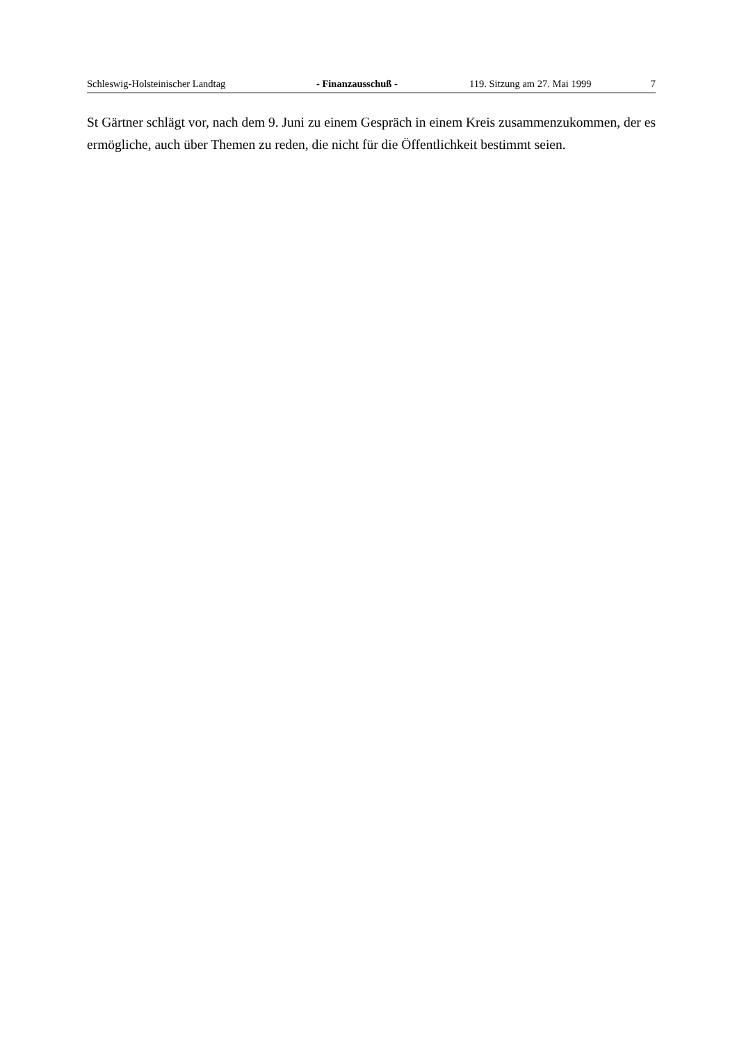Schleswig-Holsteinischer Landtag - Finanzausschuß - 119. Sitzung am 27. Mai 1999 7
St Gärtner schlägt vor, nach dem 9. Juni zu einem Gespräch in einem Kreis zusammenzukommen, der es ermögliche, auch über Themen zu reden, die nicht für die Öffentlichkeit bestimmt seien.